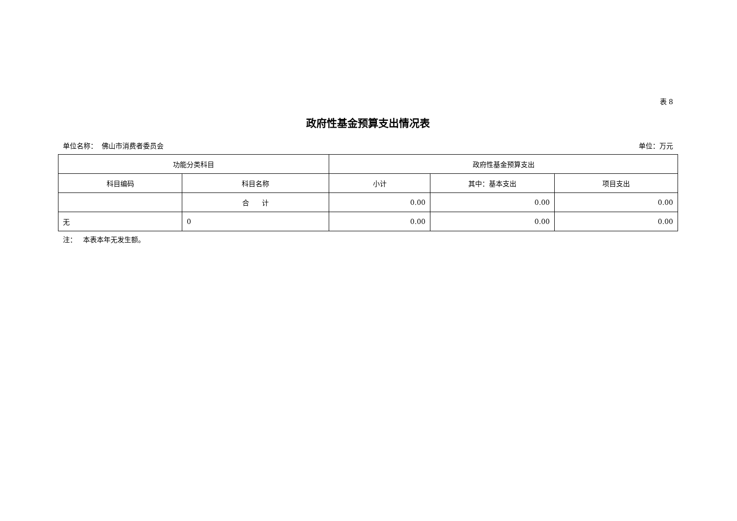表 8
政府性基金预算支出情况表
单位名称： 佛山市消费者委员会 单位：万元
| 功能分类科目 | | 政府性基金预算支出 | | |
| --- | --- | --- | --- | --- |
| 科目编码 | 科目名称 | 小计 | 其中：基本支出 | 项目支出 |
| | 合 计 | 0.00 | 0.00 | 0.00 |
| 无 | 0 | 0.00 | 0.00 | 0.00 |
注： 本表本年无发生额。